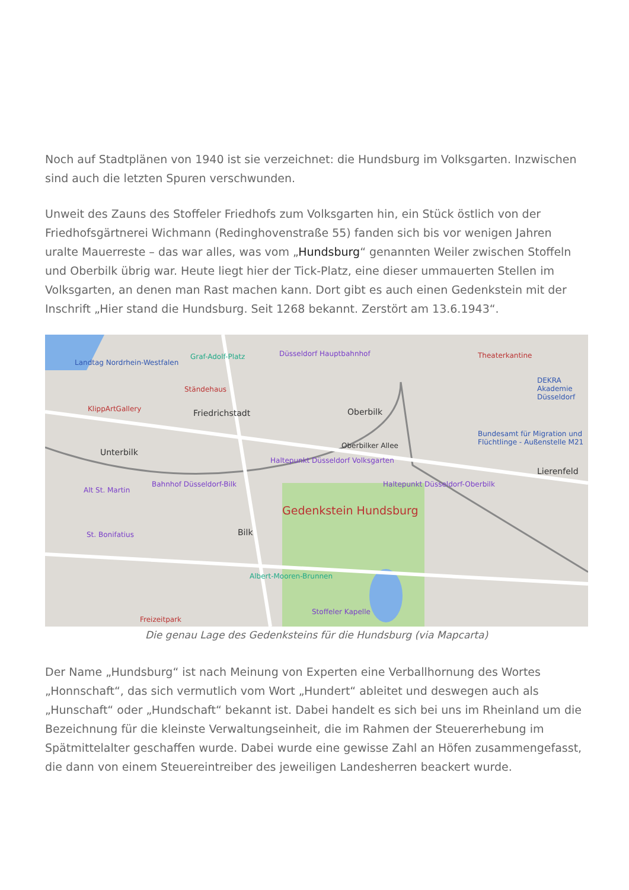Noch auf Stadtplänen von 1940 ist sie verzeichnet: die Hundsburg im Volksgarten. Inzwischen sind auch die letzten Spuren verschwunden.
Unweit des Zauns des Stoffeler Friedhofs zum Volksgarten hin, ein Stück östlich von der Friedhofsgärtnerei Wichmann (Redinghovenstraße 55) fanden sich bis vor wenigen Jahren uralte Mauerreste – das war alles, was vom „Hundsburg“ genannten Weiler zwischen Stoffeln und Oberbilk übrig war. Heute liegt hier der Tick-Platz, eine dieser ummauerten Stellen im Volksgarten, an denen man Rast machen kann. Dort gibt es auch einen Gedenkstein mit der Inschrift „Hier stand die Hundsburg. Seit 1268 bekannt. Zerstört am 13.6.1943“.
Landtag Nordrhein-Westfalen
Ständehaus
KlippArtGallery
Graf-Adolf-Platz Düsseldorf Hauptbahnhof Theaterkantine
DEKRA Akademie Düsseldorf
Friedrichstadt Oberbilk
Bundesamt für Migration und Flüchtlinge - Außenstelle M21
Unterbilk
Oberbilker Allee
Haltepunkt Düsseldorf Volksgarten
Lierenfeld
Alt St. Martin
Bahnhof Düsseldorf-Bilk Haltepunkt Düsseldorf-Oberbilk
Gedenkstein Hundsburg
St. Bonifatius Bilk
Albert-Mooren-Brunnen
Stoffeler Kapelle
Freizeitpark
Die genau Lage des Gedenksteins für die Hundsburg (via Mapcarta)
Der Name „Hundsburg“ ist nach Meinung von Experten eine Verballhornung des Wortes „Honnschaft“, das sich vermutlich vom Wort „Hundert“ ableitet und deswegen auch als „Hunschaft“ oder „Hundschaft“ bekannt ist. Dabei handelt es sich bei uns im Rheinland um die Bezeichnung für die kleinste Verwaltungseinheit, die im Rahmen der Steuererhebung im Spätmittelalter geschaffen wurde. Dabei wurde eine gewisse Zahl an Höfen zusammengefasst, die dann von einem Steuereintreiber des jeweiligen Landesherren beackert wurde.